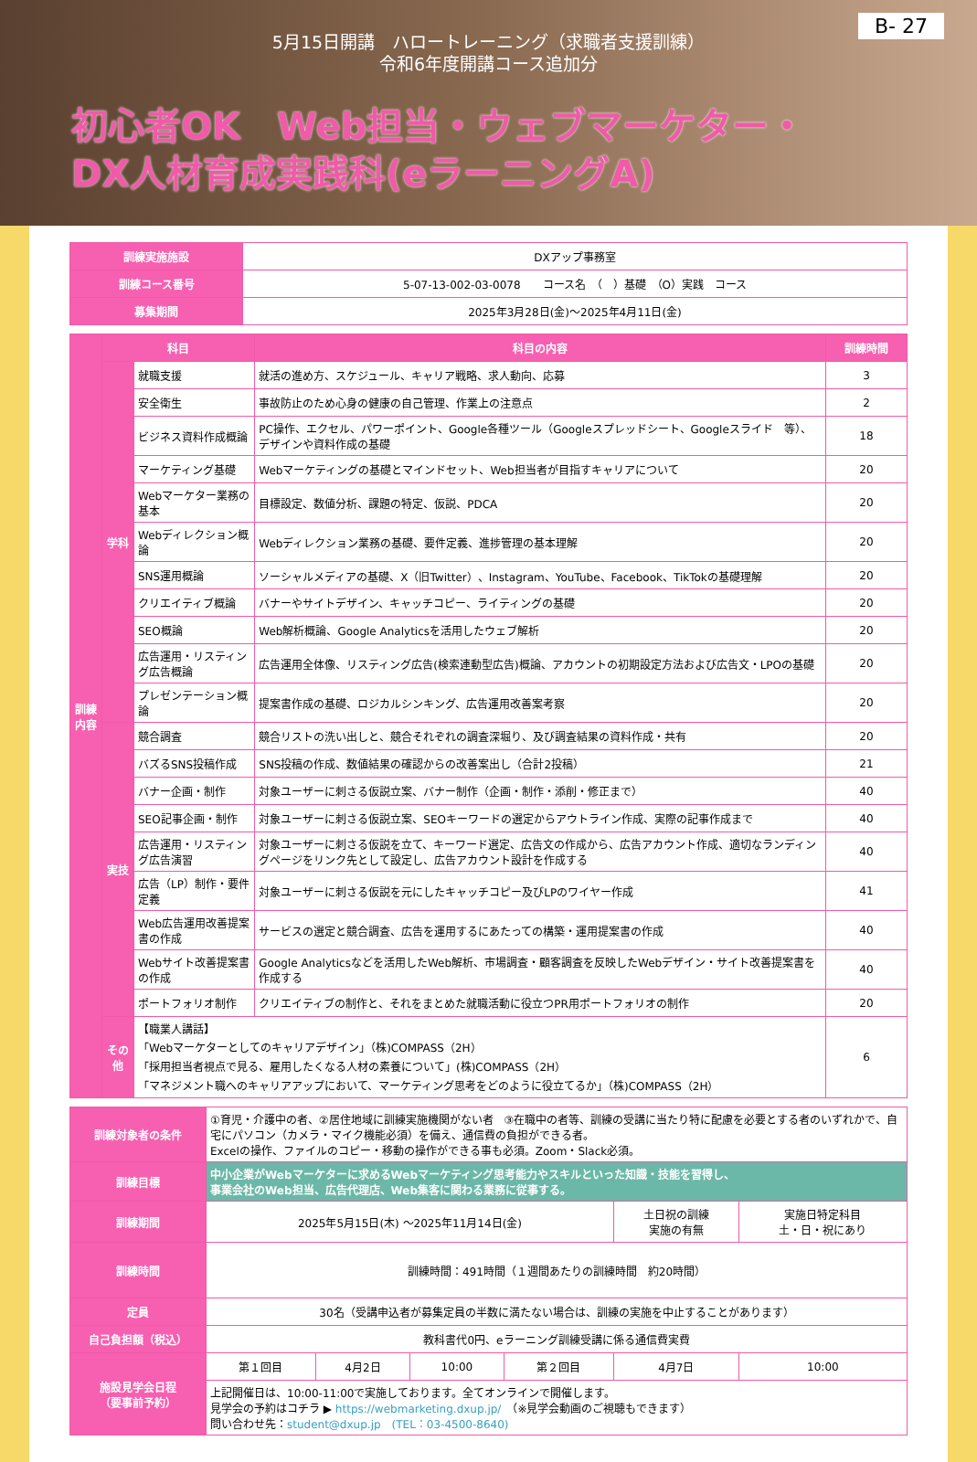B- 27
5月15日開講　ハロートレーニング（求職者支援訓練）
令和6年度開講コース追加分
初心者OK　Web担当・ウェブマーケター・
DX人材育成実践科(eラーニングA)
| 訓練実施施設 | DXアップ事務室 |
| 訓練コース番号 | 5-07-13-002-03-0078 コース名 （ ）基礎 （O）実践 コース |
| 募集期間 | 2025年3月28日(金)～2025年4月11日(金) |
| 訓練内容 | 科目 | | 科目の内容 | 訓練時間 |
| --- | --- | --- | --- | --- |
| | 学科 | 就職支援 | 就活の進め方、スケジュール、キャリア戦略、求人動向、応募 | 3 |
| | | 安全衛生 | 事故防止のため心身の健康の自己管理、作業上の注意点 | 2 |
| | | ビジネス資料作成概論 | PC操作、エクセル、パワーポイント、Google各種ツール（Googleスプレッドシート、Googleスライド 等）、デザインや資料作成の基礎 | 18 |
| | | マーケティング基礎 | Webマーケティングの基礎とマインドセット、Web担当者が目指すキャリアについて | 20 |
| | | Webマーケター業務の基本 | 目標設定、数値分析、課題の特定、仮説、PDCA | 20 |
| | | Webディレクション概論 | Webディレクション業務の基礎、要件定義、進捗管理の基本理解 | 20 |
| | | SNS運用概論 | ソーシャルメディアの基礎、X（旧Twitter）、Instagram、YouTube、Facebook、TikTokの基礎理解 | 20 |
| | | クリエイティブ概論 | バナーやサイトデザイン、キャッチコピー、ライティングの基礎 | 20 |
| | | SEO概論 | Web解析概論、Google Analyticsを活用したウェブ解析 | 20 |
| | | 広告運用・リスティング広告概論 | 広告運用全体像、リスティング広告(検索連動型広告)概論、アカウントの初期設定方法および広告文・LPOの基礎 | 20 |
| | | プレゼンテーション概論 | 提案書作成の基礎、ロジカルシンキング、広告運用改善案考察 | 20 |
| | 実技 | 競合調査 | 競合リストの洗い出しと、競合それぞれの調査深堀り、及び調査結果の資料作成・共有 | 20 |
| | | バズるSNS投稿作成 | SNS投稿の作成、数値結果の確認からの改善案出し（合計2投稿） | 21 |
| | | バナー企画・制作 | 対象ユーザーに刺さる仮説立案、バナー制作（企画・制作・添削・修正まで） | 40 |
| | | SEO記事企画・制作 | 対象ユーザーに刺さる仮説立案、SEOキーワードの選定からアウトライン作成、実際の記事作成まで | 40 |
| | | 広告運用・リスティング広告演習 | 対象ユーザーに刺さる仮説を立て、キーワード選定、広告文の作成から、広告アカウント作成、適切なランディングページをリンク先として設定し、広告アカウント設計を作成する | 40 |
| | | 広告（LP）制作・要件定義 | 対象ユーザーに刺さる仮説を元にしたキャッチコピー及びLPのワイヤー作成 | 41 |
| | | Web広告運用改善提案書の作成 | サービスの選定と競合調査、広告を運用するにあたっての構築・運用提案書の作成 | 40 |
| | | Webサイト改善提案書の作成 | Google Analyticsなどを活用したWeb解析、市場調査・顧客調査を反映したWebデザイン・サイト改善提案書を作成する | 40 |
| | | ポートフォリオ制作 | クリエイティブの制作と、それをまとめた就職活動に役立つPR用ポートフォリオの制作 | 20 |
| | その他 | 【職業人講話】 「Webマーケターとしてのキャリアデザイン」（株)COMPASS（2H） 「採用担当者視点で見る、雇用したくなる人材の素養について」(株)COMPASS（2H） 「マネジメント職へのキャリアアップにおいて、マーケティング思考をどのように役立てるか」（株)COMPASS（2H） | | 6 |
| 訓練対象者の条件 | ①育児・介護中の者、②居住地域に訓練実施機関がない者 ③在職中の者等、訓練の受講に当たり特に配慮を必要とする者のいずれかで、自宅にパソコン（カメラ・マイク機能必須）を備え、通信費の負担ができる者。 Excelの操作、ファイルのコピー・移動の操作ができる事も必須。Zoom・Slack必須。 | | | | | |
| 訓練目標 | 中小企業がWebマーケターに求めるWebマーケティング思考能力やスキルといった知識・技能を習得し、 事業会社のWeb担当、広告代理店、Web集客に関わる業務に従事する。 | | | | | |
| 訓練期間 | 2025年5月15日(木) ～2025年11月14日(金) | | | | 土日祝の訓練 実施の有無 | 実施日特定科目 土・日・祝にあり |
| 訓練時間 | 訓練時間：491時間（１週間あたりの訓練時間 約20時間） | | | | | |
| 定員 | 30名（受講申込者が募集定員の半数に満たない場合は、訓練の実施を中止することがあります） | | | | | |
| 自己負担額（税込） | 教科書代0円、eラーニング訓練受講に係る通信費実費 | | | | | |
| 施設見学会日程 （要事前予約） | 第１回目 | 4月2日 | 10:00 | 第２回目 | 4月7日 | 10:00 |
| | 上記開催日は、10:00-11:00で実施しております。全てオンラインで開催します。 見学会の予約はコチラ ▶ https://webmarketing.dxup.jp/ （※見学会動画のご視聴もできます） 問い合わせ先： student@dxup.jp (TEL：03-4500-8640) | | | | | |